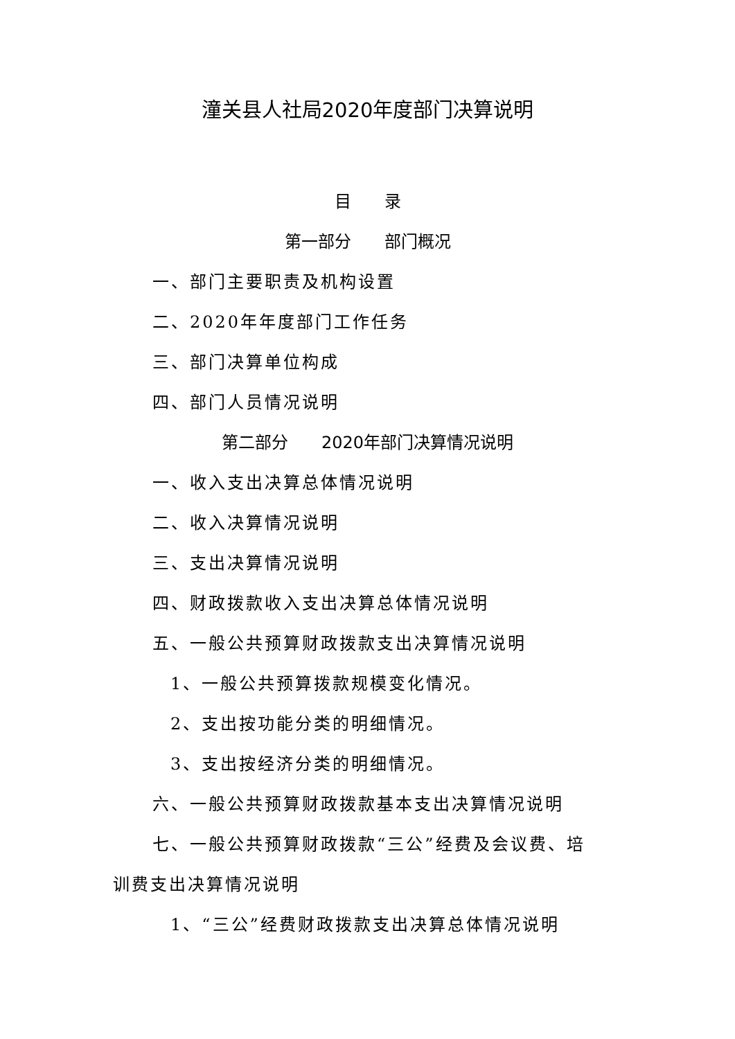潼关县人社局2020年度部门决算说明
目　　录
第一部分　　部门概况
一、部门主要职责及机构设置
二、2020年年度部门工作任务
三、部门决算单位构成
四、部门人员情况说明
第二部分　　2020年部门决算情况说明
一、收入支出决算总体情况说明
二、收入决算情况说明
三、支出决算情况说明
四、财政拨款收入支出决算总体情况说明
五、一般公共预算财政拨款支出决算情况说明
1、一般公共预算拨款规模变化情况。
2、支出按功能分类的明细情况。
3、支出按经济分类的明细情况。
六、一般公共预算财政拨款基本支出决算情况说明
七、一般公共预算财政拨款“三公”经费及会议费、培
训费支出决算情况说明
1、“三公”经费财政拨款支出决算总体情况说明